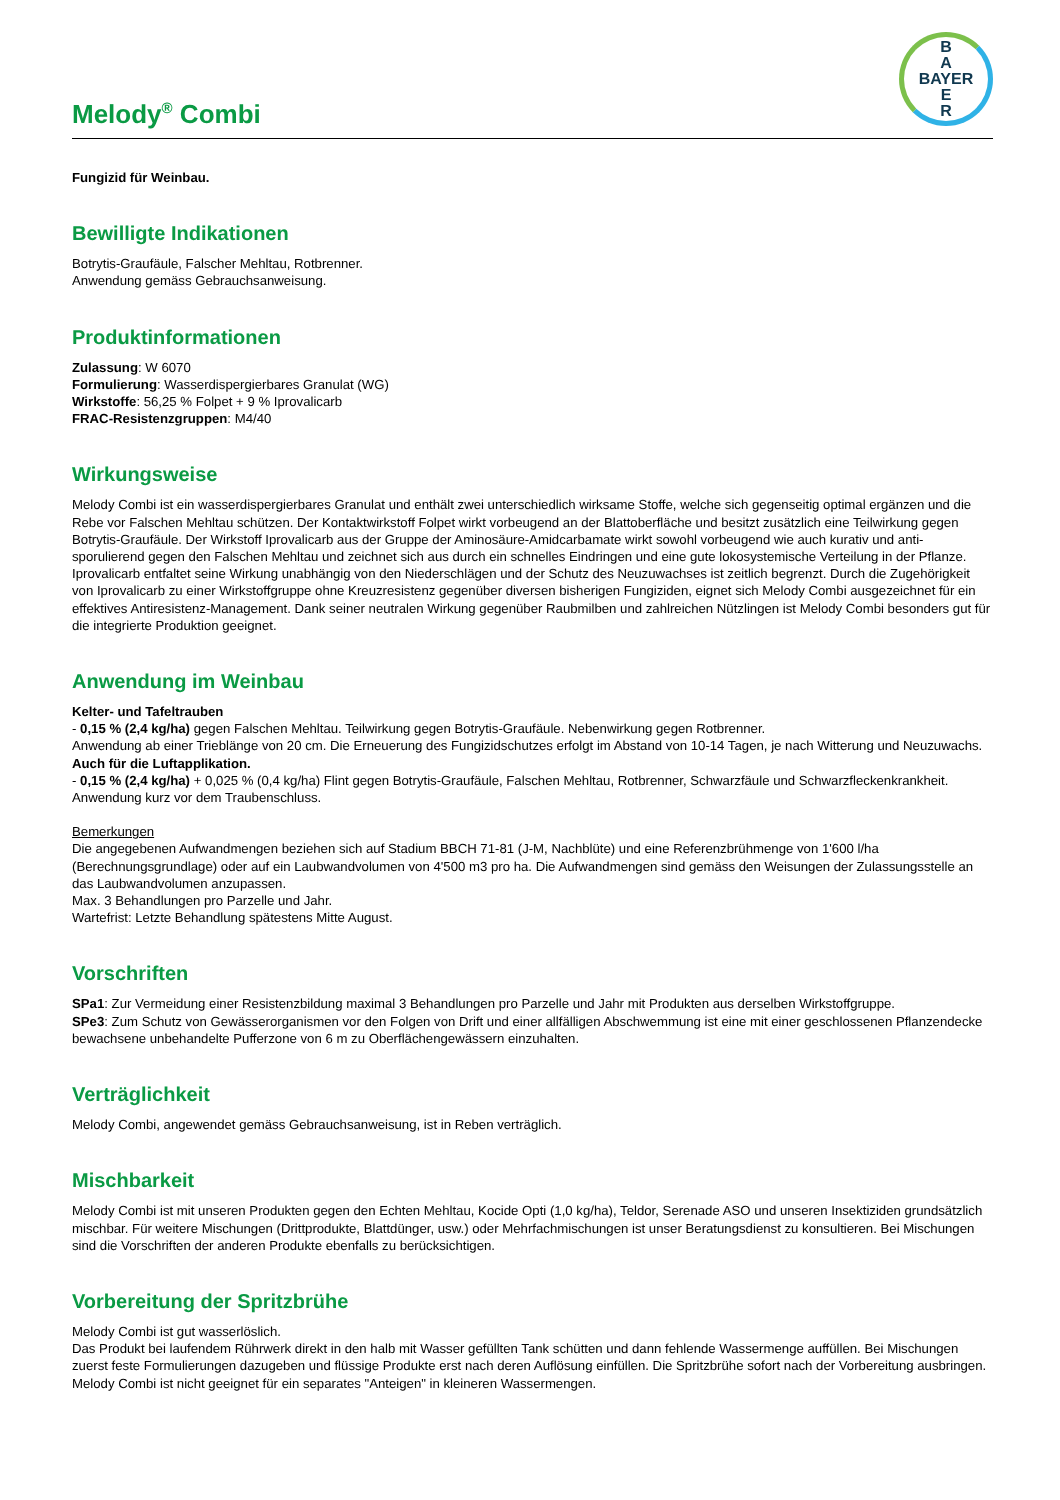Melody<sup>®</sup> Combi
B
A
BAYER
E
R
Fungizid für Weinbau.
Bewilligte Indikationen
Botrytis-Graufäule, Falscher Mehltau, Rotbrenner.
Anwendung gemäss Gebrauchsanweisung.
Produktinformationen
Zulassung: W 6070
Formulierung: Wasserdispergierbares Granulat (WG)
Wirkstoffe: 56,25 % Folpet + 9 % Iprovalicarb
FRAC-Resistenzgruppen: M4/40
Wirkungsweise
Melody Combi ist ein wasserdispergierbares Granulat und enthält zwei unterschiedlich wirksame Stoffe, welche sich gegenseitig optimal ergänzen und die Rebe vor Falschen Mehltau schützen. Der Kontaktwirkstoff Folpet wirkt vorbeugend an der Blattoberfläche und besitzt zusätzlich eine Teilwirkung gegen Botrytis-Graufäule. Der Wirkstoff Iprovalicarb aus der Gruppe der Aminosäure-Amidcarbamate wirkt sowohl vorbeugend wie auch kurativ und anti-sporulierend gegen den Falschen Mehltau und zeichnet sich aus durch ein schnelles Eindringen und eine gute lokosystemische Verteilung in der Pflanze. Iprovalicarb entfaltet seine Wirkung unabhängig von den Niederschlägen und der Schutz des Neuzuwachses ist zeitlich begrenzt. Durch die Zugehörigkeit von Iprovalicarb zu einer Wirkstoffgruppe ohne Kreuzresistenz gegenüber diversen bisherigen Fungiziden, eignet sich Melody Combi ausgezeichnet für ein effektives Antiresistenz-Management. Dank seiner neutralen Wirkung gegenüber Raubmilben und zahlreichen Nützlingen ist Melody Combi besonders gut für die integrierte Produktion geeignet.
Anwendung im Weinbau
Kelter- und Tafeltrauben
- 0,15 % (2,4 kg/ha) gegen Falschen Mehltau. Teilwirkung gegen Botrytis-Graufäule. Nebenwirkung gegen Rotbrenner.
Anwendung ab einer Trieblänge von 20 cm. Die Erneuerung des Fungizidschutzes erfolgt im Abstand von 10-14 Tagen, je nach Witterung und Neuzuwachs.
Auch für die Luftapplikation.
- 0,15 % (2,4 kg/ha) + 0,025 % (0,4 kg/ha) Flint gegen Botrytis-Graufäule, Falschen Mehltau, Rotbrenner, Schwarzfäule und Schwarzfleckenkrankheit.
Anwendung kurz vor dem Traubenschluss.
Bemerkungen
Die angegebenen Aufwandmengen beziehen sich auf Stadium BBCH 71-81 (J-M, Nachblüte) und eine Referenzbrühmenge von 1'600 l/ha (Berechnungsgrundlage) oder auf ein Laubwandvolumen von 4'500 m3 pro ha. Die Aufwandmengen sind gemäss den Weisungen der Zulassungsstelle an das Laubwandvolumen anzupassen.
Max. 3 Behandlungen pro Parzelle und Jahr.
Wartefrist: Letzte Behandlung spätestens Mitte August.
Vorschriften
SPa1: Zur Vermeidung einer Resistenzbildung maximal 3 Behandlungen pro Parzelle und Jahr mit Produkten aus derselben Wirkstoffgruppe.
SPe3: Zum Schutz von Gewässerorganismen vor den Folgen von Drift und einer allfälligen Abschwemmung ist eine mit einer geschlossenen Pflanzendecke bewachsene unbehandelte Pufferzone von 6 m zu Oberflächengewässern einzuhalten.
Verträglichkeit
Melody Combi, angewendet gemäss Gebrauchsanweisung, ist in Reben verträglich.
Mischbarkeit
Melody Combi ist mit unseren Produkten gegen den Echten Mehltau, Kocide Opti (1,0 kg/ha), Teldor, Serenade ASO und unseren Insektiziden grundsätzlich mischbar. Für weitere Mischungen (Drittprodukte, Blattdünger, usw.) oder Mehrfachmischungen ist unser Beratungsdienst zu konsultieren. Bei Mischungen sind die Vorschriften der anderen Produkte ebenfalls zu berücksichtigen.
Vorbereitung der Spritzbrühe
Melody Combi ist gut wasserlöslich.
Das Produkt bei laufendem Rührwerk direkt in den halb mit Wasser gefüllten Tank schütten und dann fehlende Wassermenge auffüllen. Bei Mischungen zuerst feste Formulierungen dazugeben und flüssige Produkte erst nach deren Auflösung einfüllen. Die Spritzbrühe sofort nach der Vorbereitung ausbringen. Melody Combi ist nicht geeignet für ein separates "Anteigen" in kleineren Wassermengen.